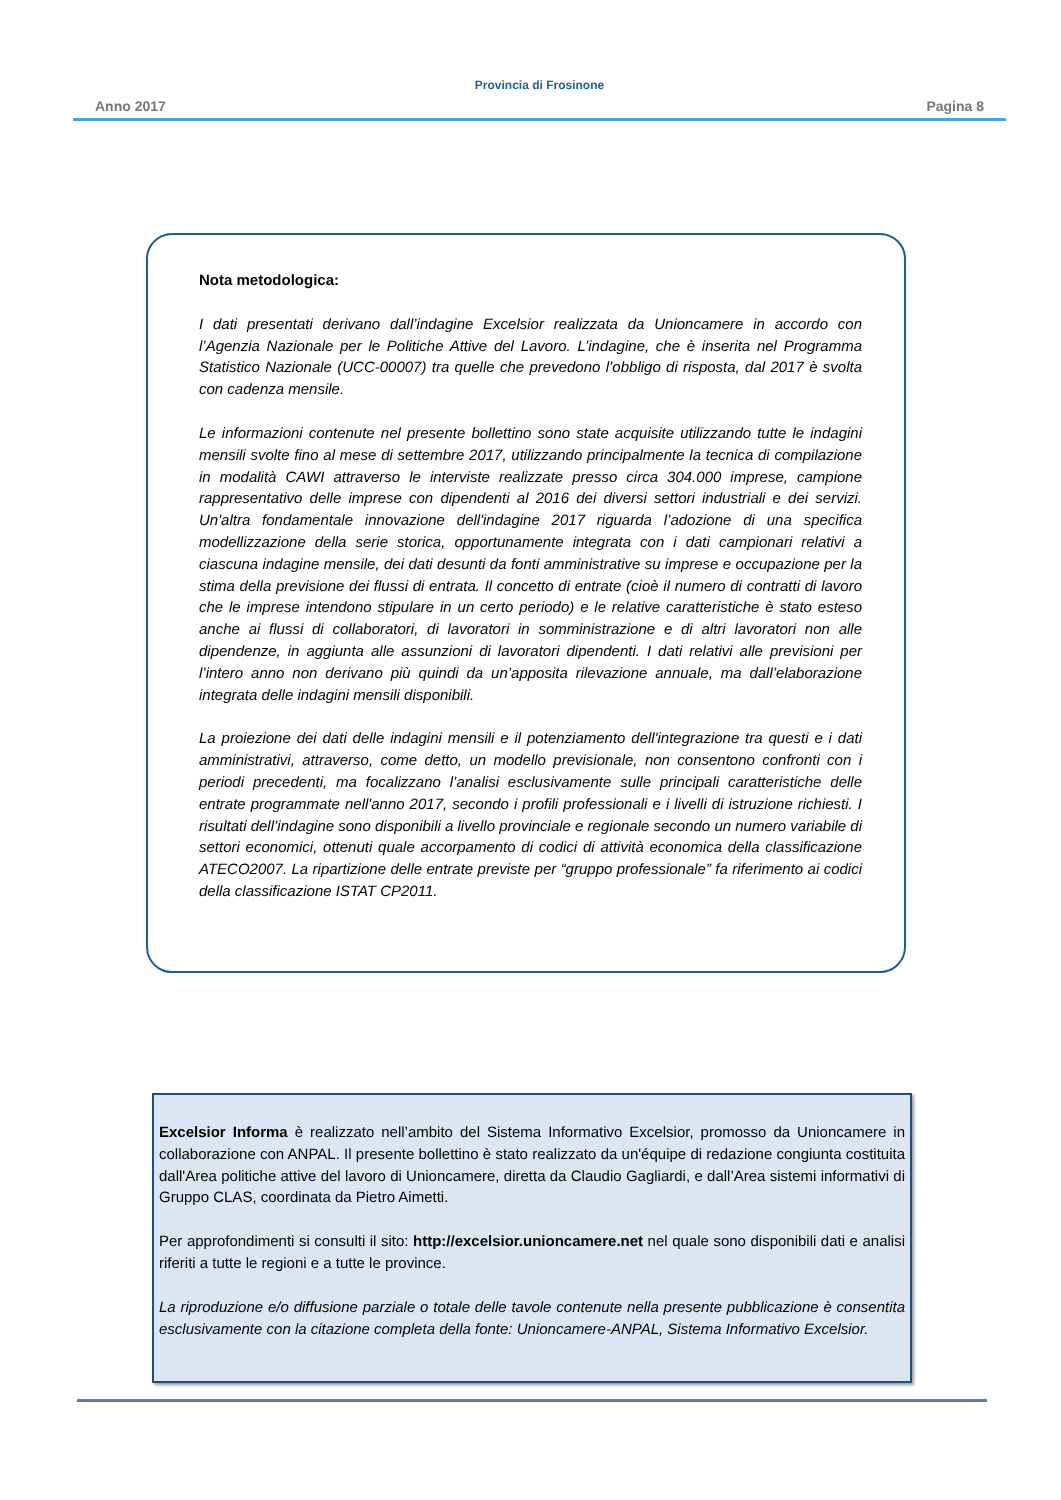Provincia di Frosinone
Anno 2017 Pagina 8
Nota metodologica:
I dati presentati derivano dall’indagine Excelsior realizzata da Unioncamere in accordo con l’Agenzia Nazionale per le Politiche Attive del Lavoro. L’indagine, che è inserita nel Programma Statistico Nazionale (UCC-00007) tra quelle che prevedono l’obbligo di risposta, dal 2017 è svolta con cadenza mensile.
Le informazioni contenute nel presente bollettino sono state acquisite utilizzando tutte le indagini mensili svolte fino al mese di settembre 2017, utilizzando principalmente la tecnica di compilazione in modalità CAWI attraverso le interviste realizzate presso circa 304.000 imprese, campione rappresentativo delle imprese con dipendenti al 2016 dei diversi settori industriali e dei servizi. Un'altra fondamentale innovazione dell'indagine 2017 riguarda l’adozione di una specifica modellizzazione della serie storica, opportunamente integrata con i dati campionari relativi a ciascuna indagine mensile, dei dati desunti da fonti amministrative su imprese e occupazione per la stima della previsione dei flussi di entrata. Il concetto di entrate (cioè il numero di contratti di lavoro che le imprese intendono stipulare in un certo periodo) e le relative caratteristiche è stato esteso anche ai flussi di collaboratori, di lavoratori in somministrazione e di altri lavoratori non alle dipendenze, in aggiunta alle assunzioni di lavoratori dipendenti. I dati relativi alle previsioni per l’intero anno non derivano più quindi da un’apposita rilevazione annuale, ma dall’elaborazione integrata delle indagini mensili disponibili.
La proiezione dei dati delle indagini mensili e il potenziamento dell'integrazione tra questi e i dati amministrativi, attraverso, come detto, un modello previsionale, non consentono confronti con i periodi precedenti, ma focalizzano l’analisi esclusivamente sulle principali caratteristiche delle entrate programmate nell'anno 2017, secondo i profili professionali e i livelli di istruzione richiesti. I risultati dell’indagine sono disponibili a livello provinciale e regionale secondo un numero variabile di settori economici, ottenuti quale accorpamento di codici di attività economica della classificazione ATECO2007. La ripartizione delle entrate previste per “gruppo professionale” fa riferimento ai codici della classificazione ISTAT CP2011.
Excelsior Informa è realizzato nell’ambito del Sistema Informativo Excelsior, promosso da Unioncamere in collaborazione con ANPAL. Il presente bollettino è stato realizzato da un'équipe di redazione congiunta costituita dall'Area politiche attive del lavoro di Unioncamere, diretta da Claudio Gagliardi, e dall’Area sistemi informativi di Gruppo CLAS, coordinata da Pietro Aimetti.
Per approfondimenti si consulti il sito: http://excelsior.unioncamere.net nel quale sono disponibili dati e analisi riferiti a tutte le regioni e a tutte le province.
La riproduzione e/o diffusione parziale o totale delle tavole contenute nella presente pubblicazione è consentita esclusivamente con la citazione completa della fonte: Unioncamere-ANPAL, Sistema Informativo Excelsior.